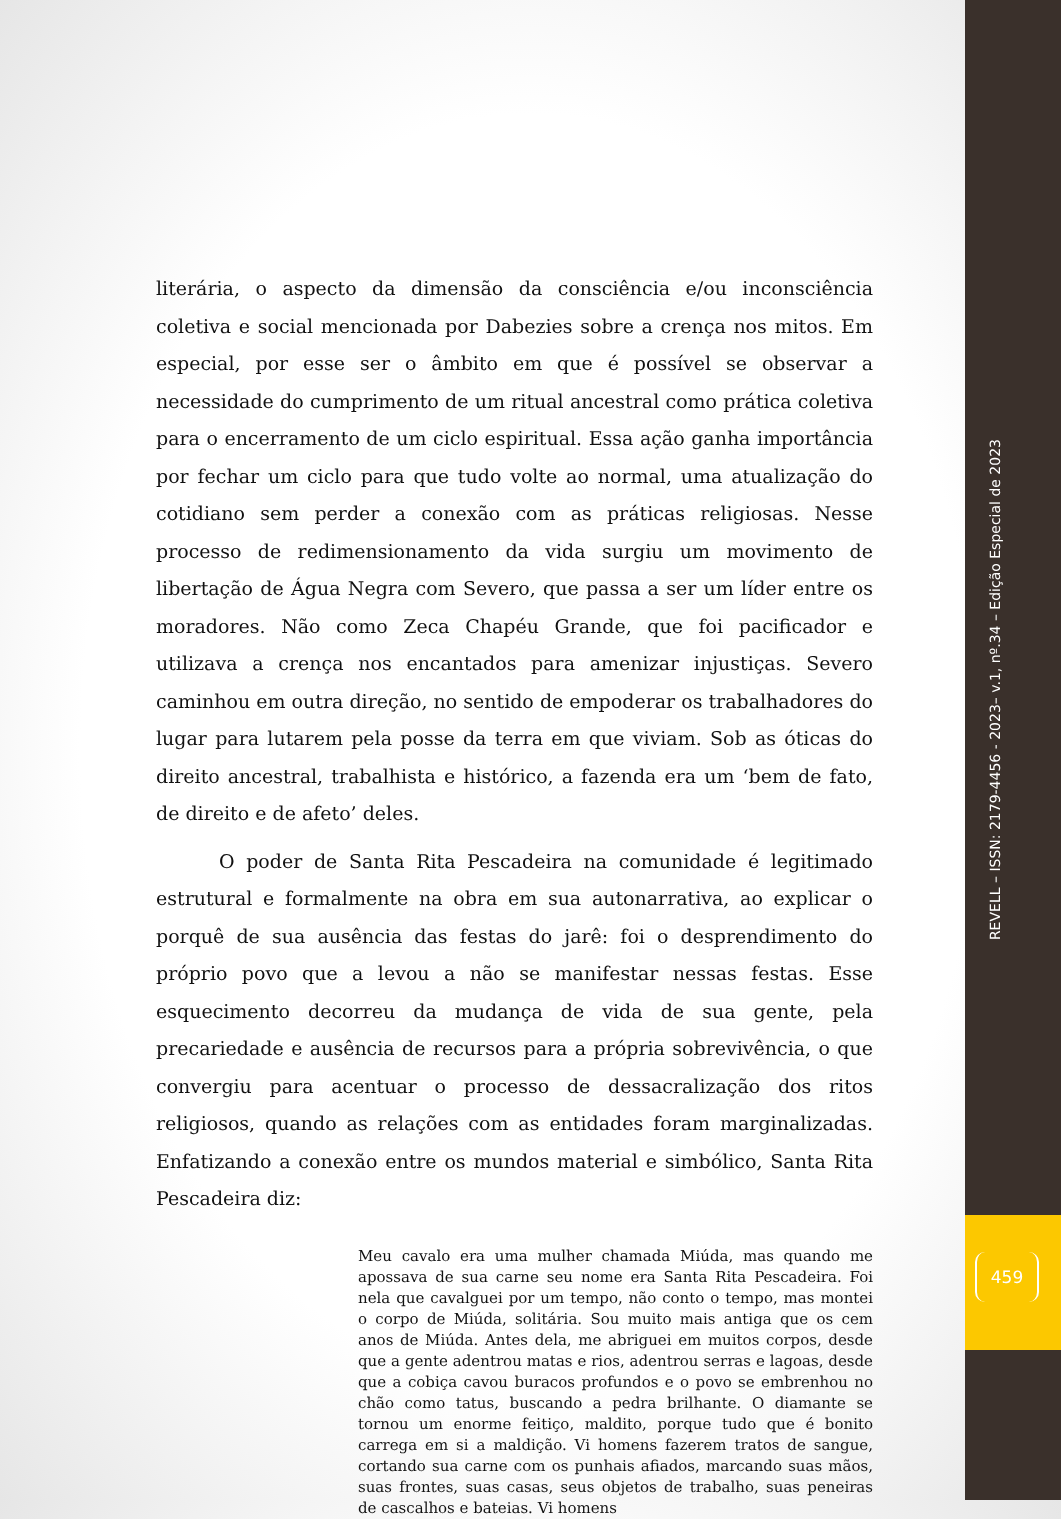REVELL – ISSN: 2179-4456 - 2023– v.1, nº.34 – Edição Especial de 2023
459
literária, o aspecto da dimensão da consciência e/ou inconsciência coletiva e social mencionada por Dabezies sobre a crença nos mitos. Em especial, por esse ser o âmbito em que é possível se observar a necessidade do cumprimento de um ritual ancestral como prática coletiva para o encerramento de um ciclo espiritual. Essa ação ganha importância por fechar um ciclo para que tudo volte ao normal, uma atualização do cotidiano sem perder a conexão com as práticas religiosas. Nesse processo de redimensionamento da vida surgiu um movimento de libertação de Água Negra com Severo, que passa a ser um líder entre os moradores. Não como Zeca Chapéu Grande, que foi pacificador e utilizava a crença nos encantados para amenizar injustiças. Severo caminhou em outra direção, no sentido de empoderar os trabalhadores do lugar para lutarem pela posse da terra em que viviam. Sob as óticas do direito ancestral, trabalhista e histórico, a fazenda era um ‘bem de fato, de direito e de afeto’ deles.
O poder de Santa Rita Pescadeira na comunidade é legitimado estrutural e formalmente na obra em sua autonarrativa, ao explicar o porquê de sua ausência das festas do jarê: foi o desprendimento do próprio povo que a levou a não se manifestar nessas festas. Esse esquecimento decorreu da mudança de vida de sua gente, pela precariedade e ausência de recursos para a própria sobrevivência, o que convergiu para acentuar o processo de dessacralização dos ritos religiosos, quando as relações com as entidades foram marginalizadas. Enfatizando a conexão entre os mundos material e simbólico, Santa Rita Pescadeira diz:
Meu cavalo era uma mulher chamada Miúda, mas quando me apossava de sua carne seu nome era Santa Rita Pescadeira. Foi nela que cavalguei por um tempo, não conto o tempo, mas montei o corpo de Miúda, solitária. Sou muito mais antiga que os cem anos de Miúda. Antes dela, me abriguei em muitos corpos, desde que a gente adentrou matas e rios, adentrou serras e lagoas, desde que a cobiça cavou buracos profundos e o povo se embrenhou no chão como tatus, buscando a pedra brilhante. O diamante se tornou um enorme feitiço, maldito, porque tudo que é bonito carrega em si a maldição. Vi homens fazerem tratos de sangue, cortando sua carne com os punhais afiados, marcando suas mãos, suas frontes, suas casas, seus objetos de trabalho, suas peneiras de cascalhos e bateias. Vi homens